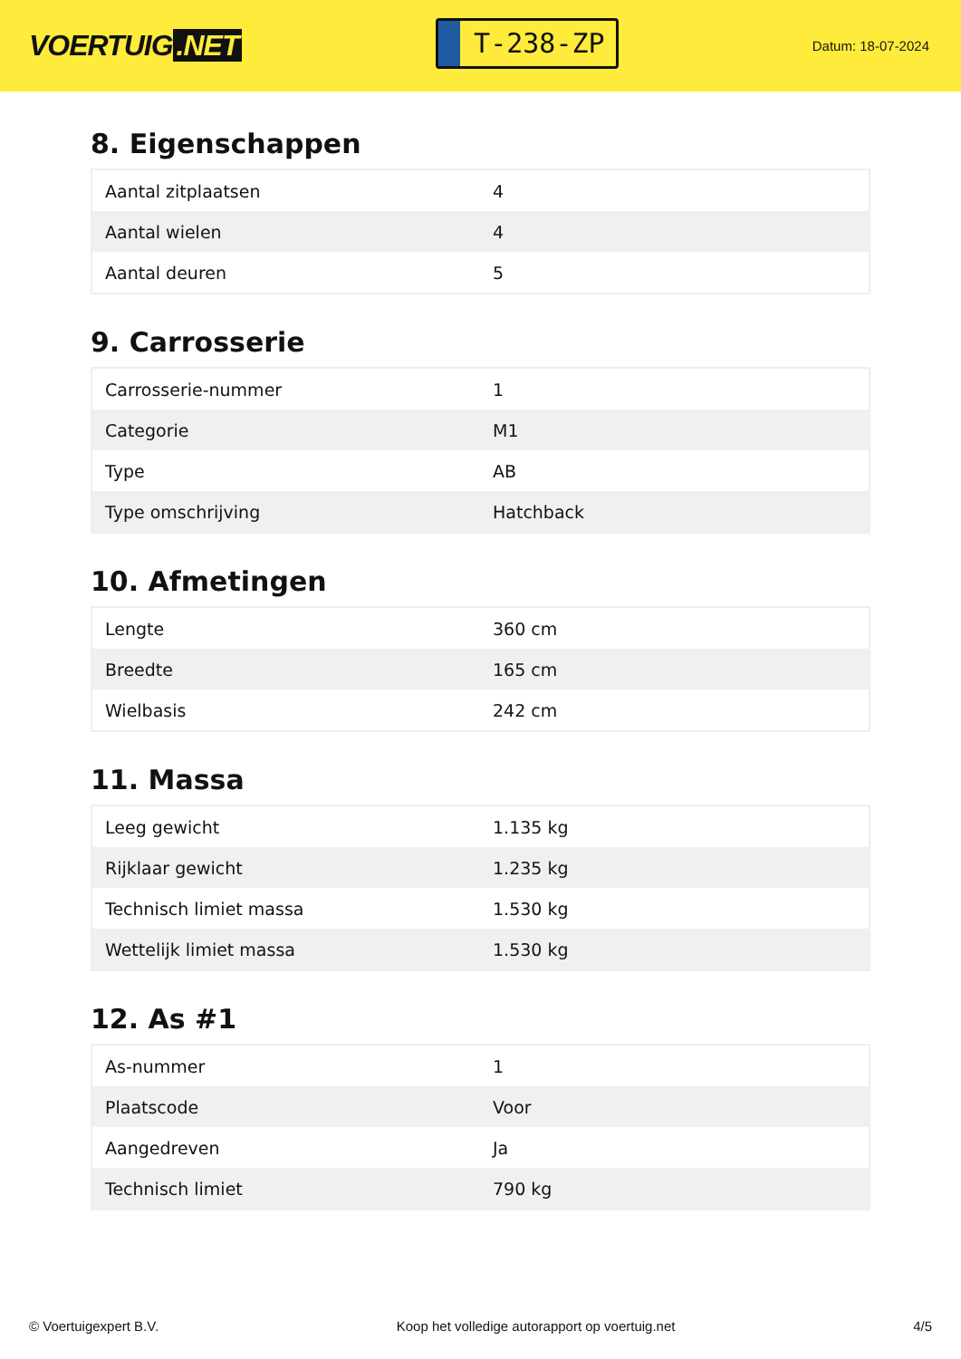VOERTUIG.NET
T-238-ZP
Datum: 18-07-2024
8. Eigenschappen
| Aantal zitplaatsen | 4 |
| Aantal wielen | 4 |
| Aantal deuren | 5 |
9. Carrosserie
| Carrosserie-nummer | 1 |
| Categorie | M1 |
| Type | AB |
| Type omschrijving | Hatchback |
10. Afmetingen
| Lengte | 360 cm |
| Breedte | 165 cm |
| Wielbasis | 242 cm |
11. Massa
| Leeg gewicht | 1.135 kg |
| Rijklaar gewicht | 1.235 kg |
| Technisch limiet massa | 1.530 kg |
| Wettelijk limiet massa | 1.530 kg |
12. As #1
| As-nummer | 1 |
| Plaatscode | Voor |
| Aangedreven | Ja |
| Technisch limiet | 790 kg |
© Voertuigexpert B.V. Koop het volledige autorapport op voertuig.net 4/5